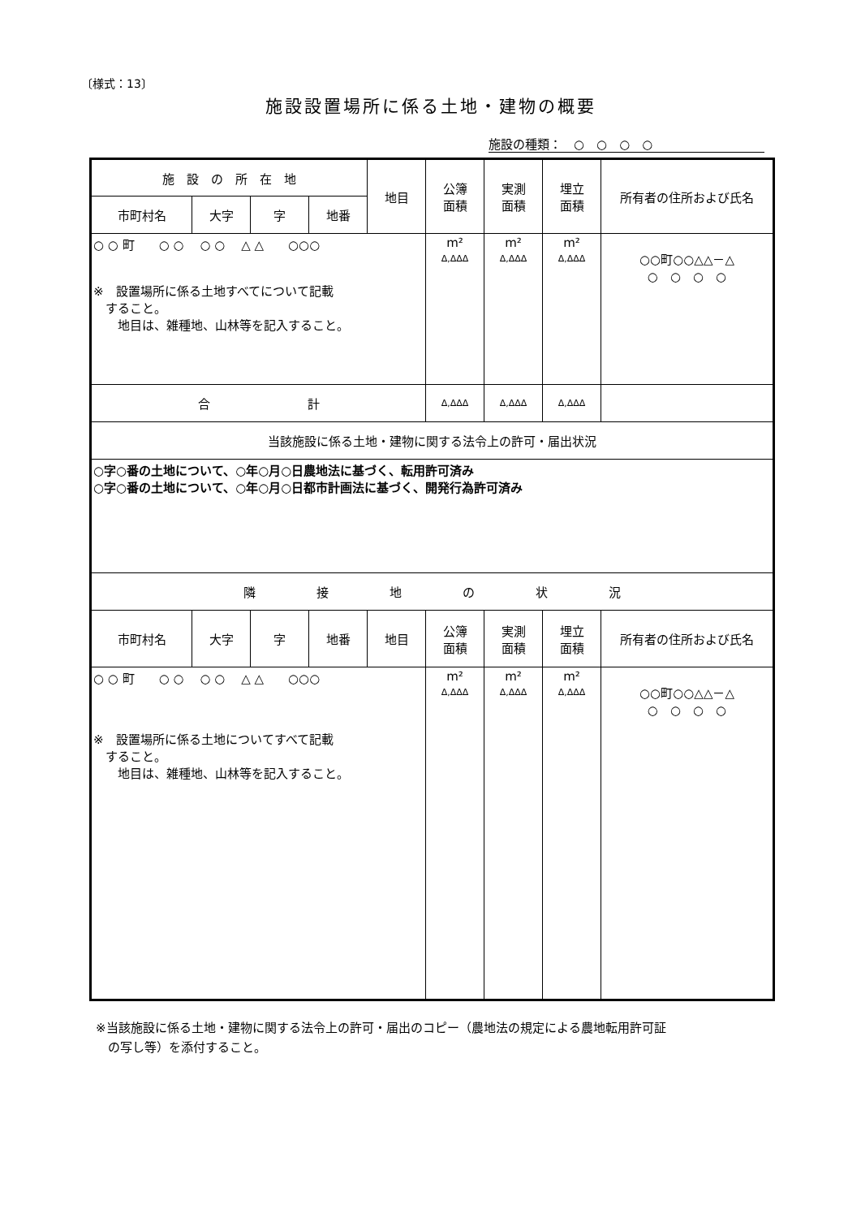〔様式：13〕
施設設置場所に係る土地・建物の概要
施設の種類：　○　○　○　○
| 施 設 の 所 在 地 | | | | 地目 | 公簿 面積 | 実測 面積 | 埋立 面積 | 所有者の住所および氏名 |
| 市町村名 | 大字 | 字 | 地番 | | | | | |
| ○ ○ 町 ○ ○ ○ ○ △ △ ○○○ ※ 設置場所に係る土地すべてについて記載 すること。 地目は、雑種地、山林等を記入すること。 | | | | | m² Δ,ΔΔΔ | m² Δ,ΔΔΔ | m² Δ,ΔΔΔ | ○○町○○△△－△ ○ ○ ○ ○ |
| 合 計 | | | | | Δ,ΔΔΔ | Δ,ΔΔΔ | Δ,ΔΔΔ | |
| 当該施設に係る土地・建物に関する法令上の許可・届出状況 | | | | | | | | |
| ○字○番の土地について、○年○月○日農地法に基づく、転用許可済み ○字○番の土地について、○年○月○日都市計画法に基づく、開発行為許可済み | | | | | | | | |
| 隣 接 地 の 状 況 | | | | | | | | |
| 市町村名 | 大字 | 字 | 地番 | 地目 | 公簿 面積 | 実測 面積 | 埋立 面積 | 所有者の住所および氏名 |
| ○ ○ 町 ○ ○ ○ ○ △ △ ○○○ ※ 設置場所に係る土地についてすべて記載 すること。 地目は、雑種地、山林等を記入すること。 | | | | | m² Δ,ΔΔΔ | m² Δ,ΔΔΔ | m² Δ,ΔΔΔ | ○○町○○△△－△ ○ ○ ○ ○ |
※当該施設に係る土地・建物に関する法令上の許可・届出のコピー（農地法の規定による農地転用許可証
　の写し等）を添付すること。